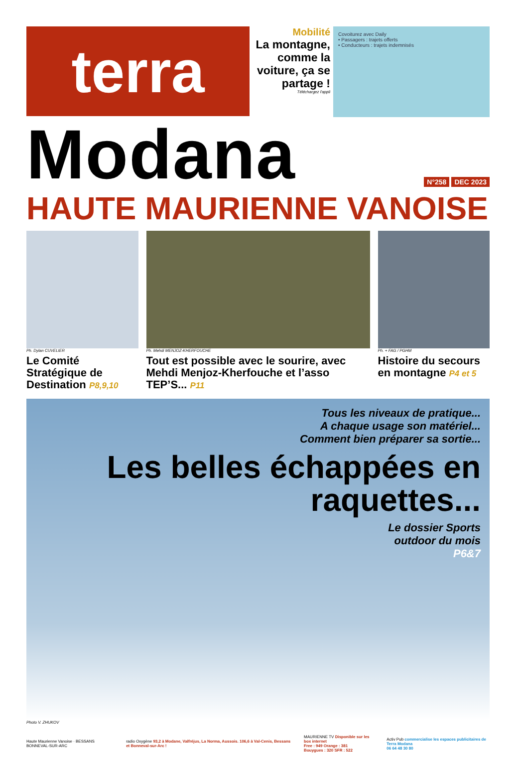terra
Mobilité
La montagne, comme la voiture, ça se partage !
Téléchargez l'appli
Covoiturez avec Daily
• Passagers : trajets offerts
• Conducteurs : trajets indemnisés
Modana
N°258 DEC 2023
HAUTE MAURIENNE VANOISE
Ph. Dylan CUVELIER
Le Comité Stratégique de Destination P8,9,10
Ph. Mehdi MENJOZ-KHERFOUCHE
Tout est possible avec le sourire, avec Mehdi Menjoz-Kherfouche et l’asso TEP’S... P11
Ph. + FAG / PGHM
Histoire du secours en montagne P4 et 5
Tous les niveaux de pratique...
A chaque usage son matériel...
Comment bien préparer sa sortie...
Les belles échappées en raquettes...
Le dossier Sports
outdoor du mois
P6&7
Photo V. ZHUKOV
Haute Maurienne Vanoise · BESSANS BONNEVAL-SUR-ARC
radio Oxygène 93,2 à Modane, Valfréjus, La Norma, Aussois. 106,6 à Val-Cenis, Bessans et Bonneval-sur-Arc !
MAURIENNE TV Disponible sur les box internet
Free : 949 Orange : 381
Bouygues : 320 SFR : 522
Activ Pub commercialise les espaces publicitaires de Terra Modana
06 64 48 30 80